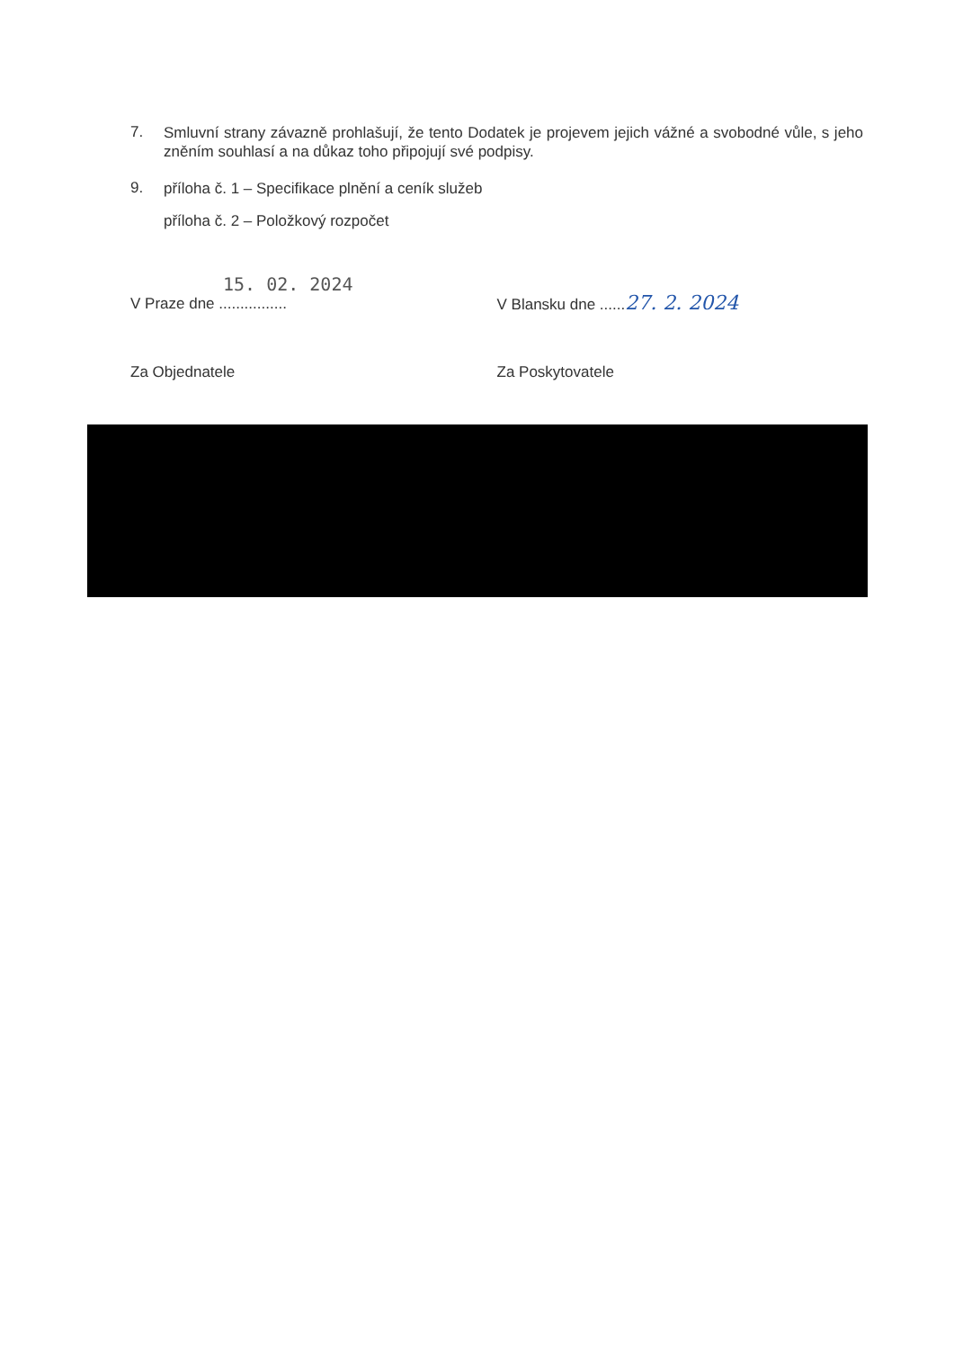7. Smluvní strany závazně prohlašují, že tento Dodatek je projevem jejich vážné a svobodné vůle, s jeho zněním souhlasí a na důkaz toho připojují své podpisy.
9. příloha č. 1 – Specifikace plnění a ceník služeb
příloha č. 2 – Položkový rozpočet
15. 02. 2024
V Praze dne ................
V Blansku dne ......27. 2. 2024
Za Objednatele Za Poskytovatele